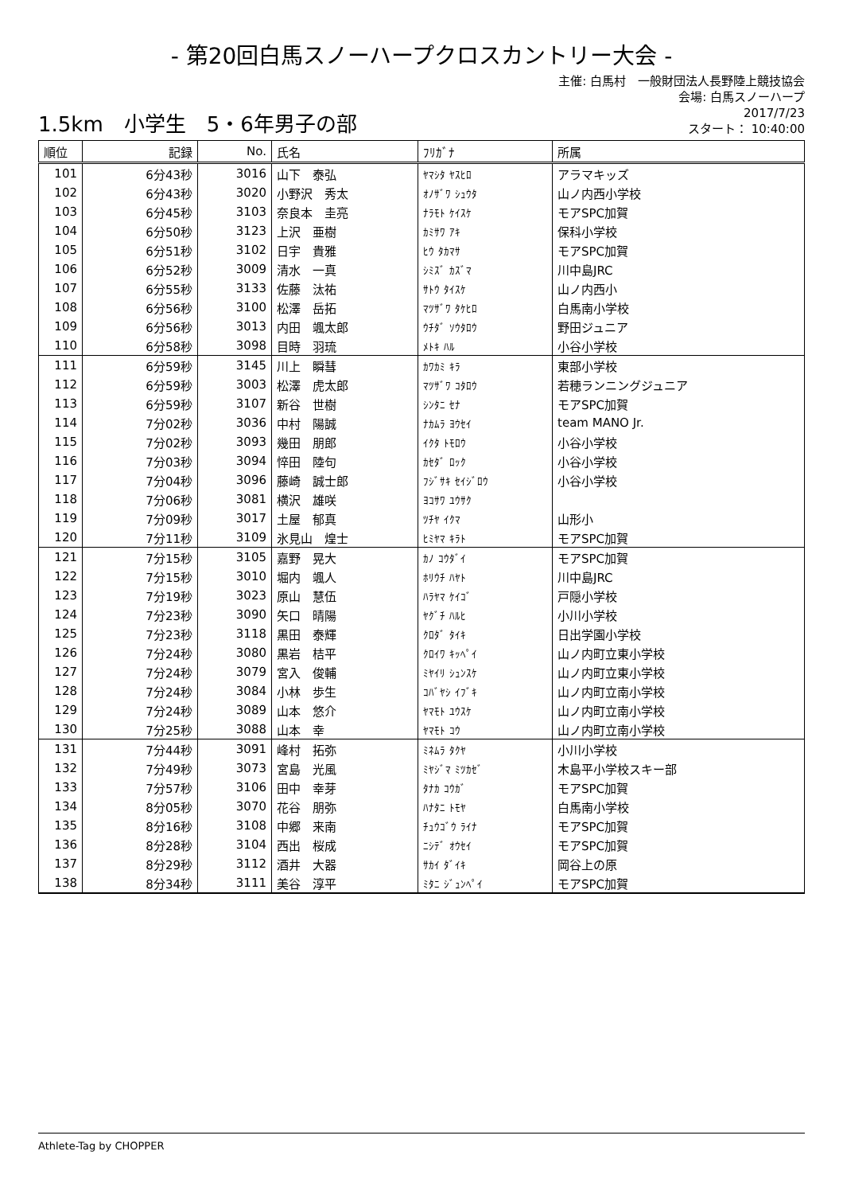- 第20回白馬スノーハープクロスカントリー大会 -
1.5km　小学生　5・6年男子の部
主催: 白馬村　一般財団法人長野陸上競技協会
会場: 白馬スノーハープ
2017/7/23
スタート： 10:40:00
| 順位 | 記録 | No. | 氏名 | ﾌﾘｶﾞﾅ | 所属 |
| --- | --- | --- | --- | --- | --- |
| 101 | 6分43秒 | 3016 | 山下 泰弘 | ﾔﾏｼﾀ ﾔｽﾋﾛ | アラマキッズ |
| 102 | 6分43秒 | 3020 | 小野沢 秀太 | ｵﾉｻﾞﾜ ｼｭｳﾀ | 山ノ内西小学校 |
| 103 | 6分45秒 | 3103 | 奈良本 圭亮 | ﾅﾗﾓﾄ ｹｲｽｹ | モアSPC加賀 |
| 104 | 6分50秒 | 3123 | 上沢 亜樹 | ｶﾐｻﾜ ｱｷ | 保科小学校 |
| 105 | 6分51秒 | 3102 | 日宇 貴雅 | ﾋｳ ﾀｶﾏｻ | モアSPC加賀 |
| 106 | 6分52秒 | 3009 | 清水 一真 | ｼﾐｽﾞ ｶｽﾞﾏ | 川中島JRC |
| 107 | 6分55秒 | 3133 | 佐藤 汰祐 | ｻﾄｳ ﾀｲｽｹ | 山ノ内西小 |
| 108 | 6分56秒 | 3100 | 松澤 岳拓 | ﾏﾂｻﾞﾜ ﾀｹﾋﾛ | 白馬南小学校 |
| 109 | 6分56秒 | 3013 | 内田 颯太郎 | ｳﾁﾀﾞ ｿｳﾀﾛｳ | 野田ジュニア |
| 110 | 6分58秒 | 3098 | 目時 羽琉 | ﾒﾄｷ ﾊﾙ | 小谷小学校 |
| 111 | 6分59秒 | 3145 | 川上 瞬彗 | ｶﾜｶﾐ ｷﾗ | 東部小学校 |
| 112 | 6分59秒 | 3003 | 松澤 虎太郎 | ﾏﾂｻﾞﾜ ｺﾀﾛｳ | 若穂ランニングジュニア |
| 113 | 6分59秒 | 3107 | 新谷 世樹 | ｼﾝﾀﾆ ｾﾅ | モアSPC加賀 |
| 114 | 7分02秒 | 3036 | 中村 陽誠 | ﾅｶﾑﾗ ﾖｳｾｲ | team MANO Jr. |
| 115 | 7分02秒 | 3093 | 幾田 朋郎 | ｲｸﾀ ﾄﾓﾛｳ | 小谷小学校 |
| 116 | 7分03秒 | 3094 | 悴田 陸句 | ｶｾﾀﾞ ﾛｯｸ | 小谷小学校 |
| 117 | 7分04秒 | 3096 | 藤崎 誠士郎 | ﾌｼﾞｻｷ ｾｲｼﾞﾛｳ | 小谷小学校 |
| 118 | 7分06秒 | 3081 | 横沢 雄咲 | ﾖｺｻﾜ ﾕｳｻｸ | |
| 119 | 7分09秒 | 3017 | 土屋 郁真 | ﾂﾁﾔ ｲｸﾏ | 山形小 |
| 120 | 7分11秒 | 3109 | 氷見山 煌士 | ﾋﾐﾔﾏ ｷﾗﾄ | モアSPC加賀 |
| 121 | 7分15秒 | 3105 | 嘉野 晃大 | ｶﾉ ｺｳﾀﾞｲ | モアSPC加賀 |
| 122 | 7分15秒 | 3010 | 堀内 颯人 | ﾎﾘｳﾁ ﾊﾔﾄ | 川中島JRC |
| 123 | 7分19秒 | 3023 | 原山 慧伍 | ﾊﾗﾔﾏ ｹｲｺﾞ | 戸隠小学校 |
| 124 | 7分23秒 | 3090 | 矢口 晴陽 | ﾔｸﾞﾁ ﾊﾙﾋ | 小川小学校 |
| 125 | 7分23秒 | 3118 | 黒田 泰輝 | ｸﾛﾀﾞ ﾀｲｷ | 日出学園小学校 |
| 126 | 7分24秒 | 3080 | 黒岩 桔平 | ｸﾛｲﾜ ｷｯﾍﾟｲ | 山ノ内町立東小学校 |
| 127 | 7分24秒 | 3079 | 宮入 俊輔 | ﾐﾔｲﾘ ｼｭﾝｽｹ | 山ノ内町立東小学校 |
| 128 | 7分24秒 | 3084 | 小林 歩生 | ｺﾊﾞﾔｼ ｲﾌﾞｷ | 山ノ内町立南小学校 |
| 129 | 7分24秒 | 3089 | 山本 悠介 | ﾔﾏﾓﾄ ﾕｳｽｹ | 山ノ内町立南小学校 |
| 130 | 7分25秒 | 3088 | 山本 幸 | ﾔﾏﾓﾄ ｺｳ | 山ノ内町立南小学校 |
| 131 | 7分44秒 | 3091 | 峰村 拓弥 | ﾐﾈﾑﾗ ﾀｸﾔ | 小川小学校 |
| 132 | 7分49秒 | 3073 | 宮島 光風 | ﾐﾔｼﾞﾏ ﾐﾂｶｾﾞ | 木島平小学校スキー部 |
| 133 | 7分57秒 | 3106 | 田中 幸芽 | ﾀﾅｶ ｺｳｶﾞ | モアSPC加賀 |
| 134 | 8分05秒 | 3070 | 花谷 朋弥 | ﾊﾅﾀﾆ ﾄﾓﾔ | 白馬南小学校 |
| 135 | 8分16秒 | 3108 | 中郷 来南 | ﾁｭｳｺﾞｳ ﾗｲﾅ | モアSPC加賀 |
| 136 | 8分28秒 | 3104 | 西出 桜成 | ﾆｼﾃﾞ ｵｳｾｲ | モアSPC加賀 |
| 137 | 8分29秒 | 3112 | 酒井 大器 | ｻｶｲ ﾀﾞｲｷ | 岡谷上の原 |
| 138 | 8分34秒 | 3111 | 美谷 淳平 | ﾐﾀﾆ ｼﾞｭﾝﾍﾟｲ | モアSPC加賀 |
Athlete-Tag by CHOPPER